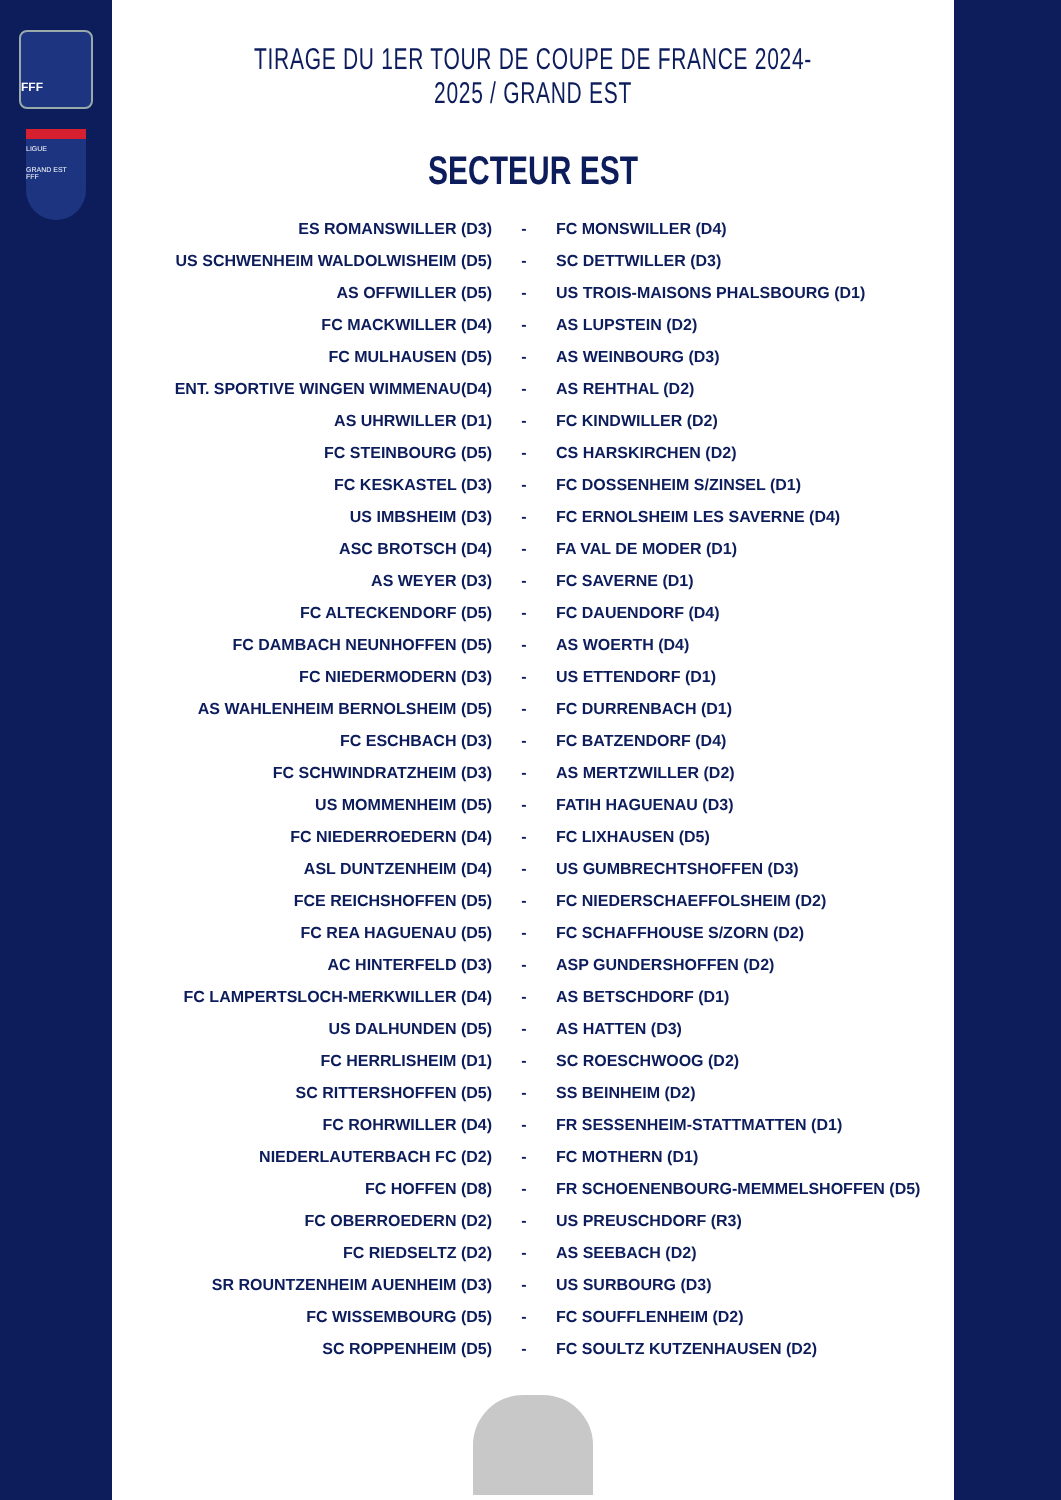FFF
LIGUE
GRAND EST
FFF
TIRAGE DU 1ER TOUR DE COUPE DE FRANCE 2024-2025 / GRAND EST
SECTEUR EST
| ES ROMANSWILLER (D3) | - | FC MONSWILLER (D4) |
| US SCHWENHEIM WALDOLWISHEIM (D5) | - | SC DETTWILLER (D3) |
| AS OFFWILLER (D5) | - | US TROIS-MAISONS PHALSBOURG (D1) |
| FC MACKWILLER (D4) | - | AS LUPSTEIN (D2) |
| FC MULHAUSEN (D5) | - | AS WEINBOURG (D3) |
| ENT. SPORTIVE WINGEN WIMMENAU(D4) | - | AS REHTHAL (D2) |
| AS UHRWILLER (D1) | - | FC KINDWILLER (D2) |
| FC STEINBOURG (D5) | - | CS HARSKIRCHEN (D2) |
| FC KESKASTEL (D3) | - | FC DOSSENHEIM S/ZINSEL (D1) |
| US IMBSHEIM (D3) | - | FC ERNOLSHEIM LES SAVERNE (D4) |
| ASC BROTSCH (D4) | - | FA VAL DE MODER (D1) |
| AS WEYER (D3) | - | FC SAVERNE (D1) |
| FC ALTECKENDORF (D5) | - | FC DAUENDORF (D4) |
| FC DAMBACH NEUNHOFFEN (D5) | - | AS WOERTH (D4) |
| FC NIEDERMODERN (D3) | - | US ETTENDORF (D1) |
| AS WAHLENHEIM BERNOLSHEIM (D5) | - | FC DURRENBACH (D1) |
| FC ESCHBACH (D3) | - | FC BATZENDORF (D4) |
| FC SCHWINDRATZHEIM (D3) | - | AS MERTZWILLER (D2) |
| US MOMMENHEIM (D5) | - | FATIH HAGUENAU (D3) |
| FC NIEDERROEDERN (D4) | - | FC LIXHAUSEN (D5) |
| ASL DUNTZENHEIM (D4) | - | US GUMBRECHTSHOFFEN (D3) |
| FCE REICHSHOFFEN (D5) | - | FC NIEDERSCHAEFFOLSHEIM (D2) |
| FC REA HAGUENAU (D5) | - | FC SCHAFFHOUSE S/ZORN (D2) |
| AC HINTERFELD (D3) | - | ASP GUNDERSHOFFEN (D2) |
| FC LAMPERTSLOCH-MERKWILLER (D4) | - | AS BETSCHDORF (D1) |
| US DALHUNDEN (D5) | - | AS HATTEN (D3) |
| FC HERRLISHEIM (D1) | - | SC ROESCHWOOG (D2) |
| SC RITTERSHOFFEN (D5) | - | SS BEINHEIM (D2) |
| FC ROHRWILLER (D4) | - | FR SESSENHEIM-STATTMATTEN (D1) |
| NIEDERLAUTERBACH FC (D2) | - | FC MOTHERN (D1) |
| FC HOFFEN (D8) | - | FR SCHOENENBOURG-MEMMELSHOFFEN (D5) |
| FC OBERROEDERN (D2) | - | US PREUSCHDORF (R3) |
| FC RIEDSELTZ (D2) | - | AS SEEBACH (D2) |
| SR ROUNTZENHEIM AUENHEIM (D3) | - | US SURBOURG (D3) |
| FC WISSEMBOURG (D5) | - | FC SOUFFLENHEIM (D2) |
| SC ROPPENHEIM (D5) | - | FC SOULTZ KUTZENHAUSEN (D2) |